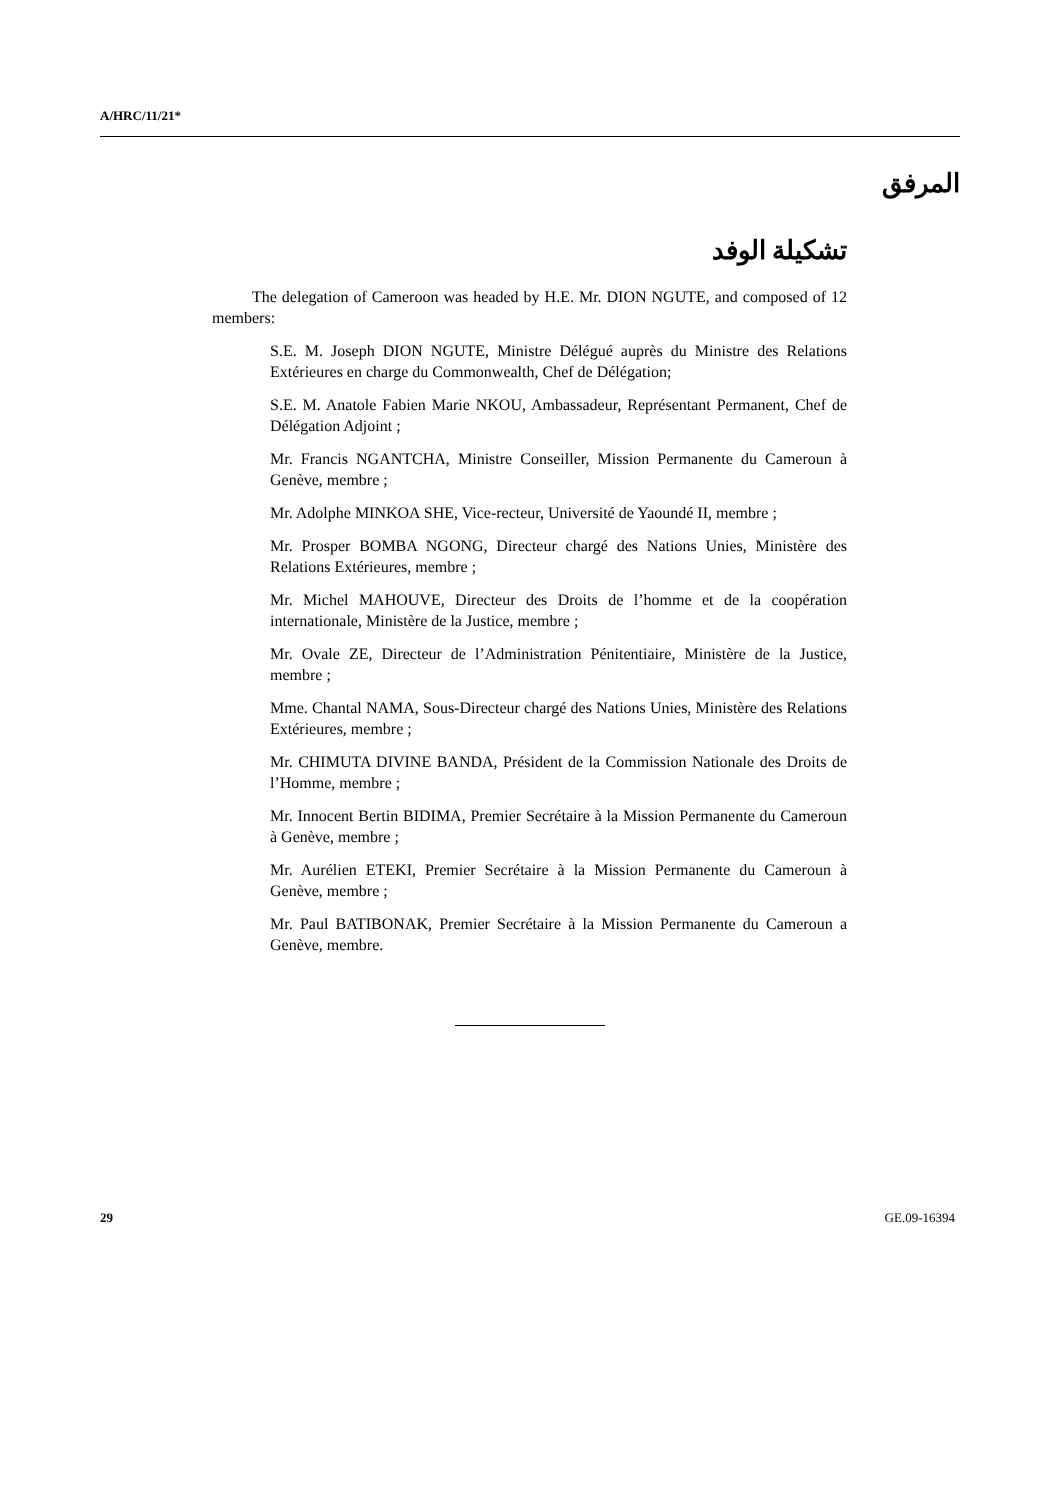A/HRC/11/21*
المرفق
تشكيلة الوفد
The delegation of Cameroon was headed by H.E. Mr. DION NGUTE, and composed of 12 members:
S.E. M. Joseph DION NGUTE, Ministre Délégué auprès du Ministre des Relations Extérieures en charge du Commonwealth, Chef de Délégation;
S.E. M. Anatole Fabien Marie NKOU, Ambassadeur, Représentant Permanent, Chef de Délégation Adjoint ;
Mr. Francis NGANTCHA, Ministre Conseiller, Mission Permanente du Cameroun à Genève, membre ;
Mr. Adolphe MINKOA SHE, Vice-recteur, Université de Yaoundé II, membre ;
Mr. Prosper BOMBA NGONG, Directeur chargé des Nations Unies, Ministère des Relations Extérieures, membre ;
Mr. Michel MAHOUVE, Directeur des Droits de l’homme et de la coopération internationale, Ministère de la Justice, membre ;
Mr. Ovale ZE, Directeur de l’Administration Pénitentiaire, Ministère de la Justice, membre ;
Mme. Chantal NAMA, Sous-Directeur chargé des Nations Unies, Ministère des Relations Extérieures, membre ;
Mr. CHIMUTA DIVINE BANDA, Président de la Commission Nationale des Droits de l’Homme, membre ;
Mr. Innocent Bertin BIDIMA, Premier Secrétaire à la Mission Permanente du Cameroun à Genève, membre ;
Mr. Aurélien ETEKI, Premier Secrétaire à la Mission Permanente du Cameroun à Genève, membre ;
Mr. Paul BATIBONAK, Premier Secrétaire à la Mission Permanente du Cameroun a Genève, membre.
29 GE.09-16394